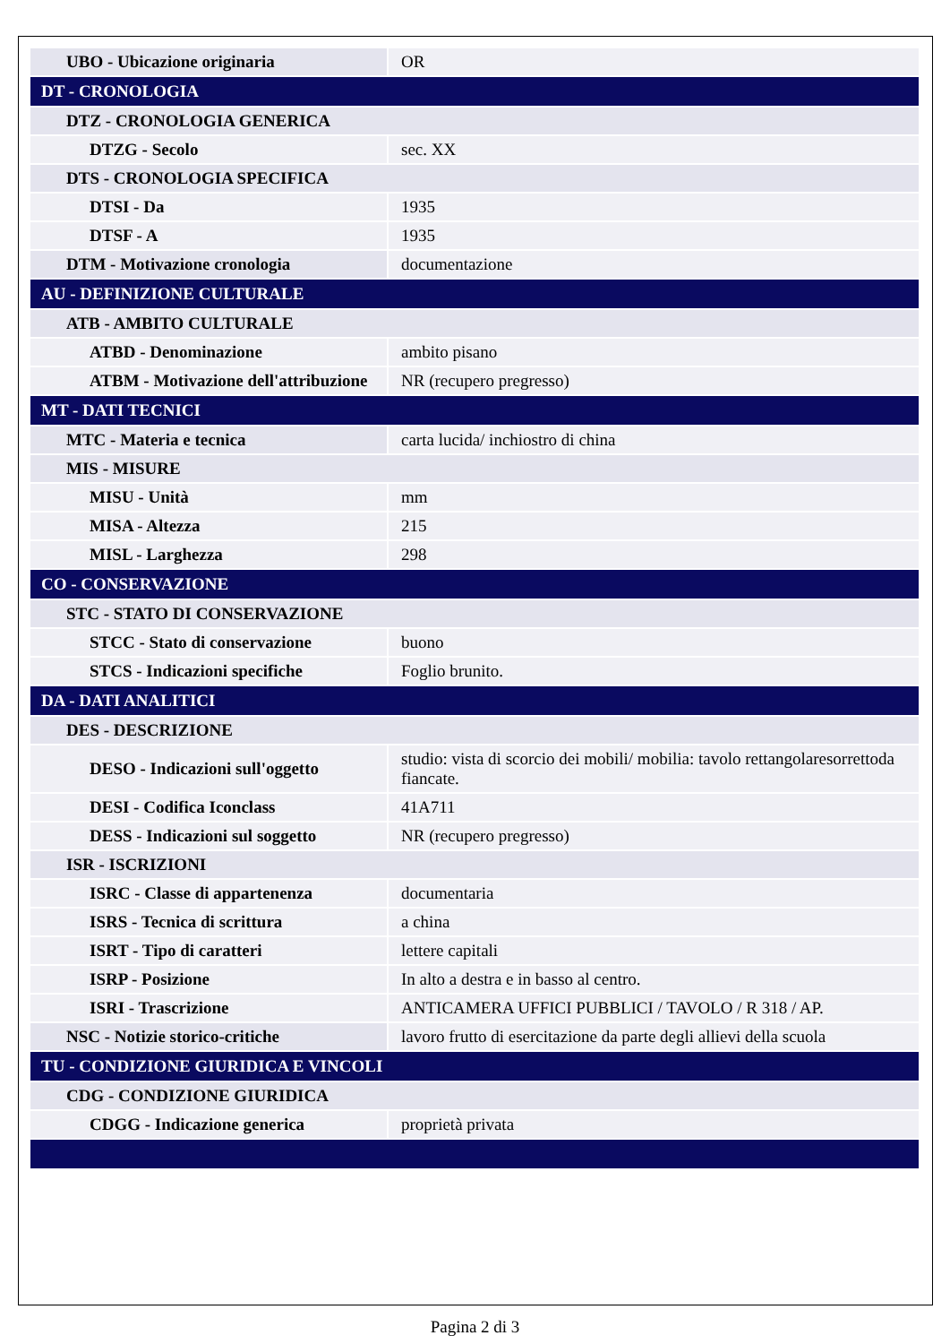| UBO - Ubicazione originaria | OR |
| DT - CRONOLOGIA | |
| DTZ - CRONOLOGIA GENERICA | |
| DTZG - Secolo | sec. XX |
| DTS - CRONOLOGIA SPECIFICA | |
| DTSI - Da | 1935 |
| DTSF - A | 1935 |
| DTM - Motivazione cronologia | documentazione |
| AU - DEFINIZIONE CULTURALE | |
| ATB - AMBITO CULTURALE | |
| ATBD - Denominazione | ambito pisano |
| ATBM - Motivazione dell'attribuzione | NR (recupero pregresso) |
| MT - DATI TECNICI | |
| MTC - Materia e tecnica | carta lucida/ inchiostro di china |
| MIS - MISURE | |
| MISU - Unità | mm |
| MISA - Altezza | 215 |
| MISL - Larghezza | 298 |
| CO - CONSERVAZIONE | |
| STC - STATO DI CONSERVAZIONE | |
| STCC - Stato di conservazione | buono |
| STCS - Indicazioni specifiche | Foglio brunito. |
| DA - DATI ANALITICI | |
| DES - DESCRIZIONE | |
| DESO - Indicazioni sull'oggetto | studio: vista di scorcio dei mobili/ mobilia: tavolo rettangolaresorrettoda fiancate. |
| DESI - Codifica Iconclass | 41A711 |
| DESS - Indicazioni sul soggetto | NR (recupero pregresso) |
| ISR - ISCRIZIONI | |
| ISRC - Classe di appartenenza | documentaria |
| ISRS - Tecnica di scrittura | a china |
| ISRT - Tipo di caratteri | lettere capitali |
| ISRP - Posizione | In alto a destra e in basso al centro. |
| ISRI - Trascrizione | ANTICAMERA UFFICI PUBBLICI / TAVOLO / R 318 / AP. |
| NSC - Notizie storico-critiche | lavoro frutto di esercitazione da parte degli allievi della scuola |
| TU - CONDIZIONE GIURIDICA E VINCOLI | |
| CDG - CONDIZIONE GIURIDICA | |
| CDGG - Indicazione generica | proprietà privata |
Pagina 2 di 3